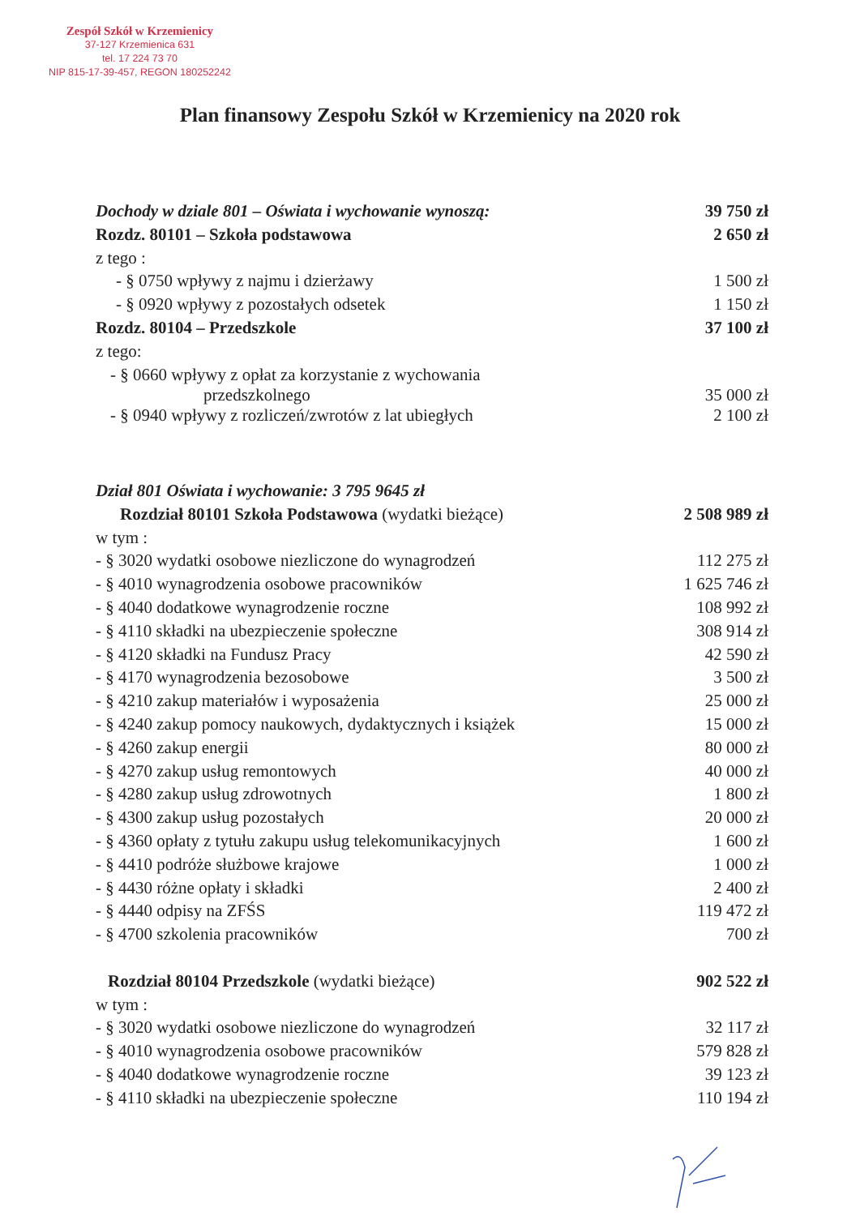Zespół Szkół w Krzemienicy
37-127 Krzemienica 631
tel. 17 224 73 70
NIP 815-17-39-457, REGON 180252242
Plan finansowy Zespołu Szkół w Krzemienicy na 2020 rok
| Dochody w dziale 801 – Oświata i wychowanie wynoszą: | 39 750 zł |
| Rozdz. 80101 – Szkoła podstawowa | 2 650 zł |
| z tego : | |
| - § 0750 wpływy z najmu i dzierżawy | 1 500 zł |
| - § 0920 wpływy z pozostałych odsetek | 1 150 zł |
| Rozdz. 80104 – Przedszkole | 37 100 zł |
| z tego: | |
| - § 0660 wpływy z opłat za korzystanie z wychowania przedszkolnego | 35 000 zł |
| - § 0940 wpływy z rozliczeń/zwrotów z lat ubiegłych | 2 100 zł |
| Dział 801 Oświata i wychowanie: 3 795 9645 zł | |
| Rozdział 80101 Szkoła Podstawowa (wydatki bieżące) | 2 508 989 zł |
| w tym : | |
| - § 3020 wydatki osobowe niezliczone do wynagrodzeń | 112 275 zł |
| - § 4010 wynagrodzenia osobowe pracowników | 1 625 746 zł |
| - § 4040 dodatkowe wynagrodzenie roczne | 108 992 zł |
| - § 4110 składki na ubezpieczenie społeczne | 308 914 zł |
| - § 4120 składki na Fundusz Pracy | 42 590 zł |
| - § 4170 wynagrodzenia bezosobowe | 3 500 zł |
| - § 4210 zakup materiałów i wyposażenia | 25 000 zł |
| - § 4240 zakup pomocy naukowych, dydaktycznych i książek | 15 000 zł |
| - § 4260 zakup energii | 80 000 zł |
| - § 4270 zakup usług remontowych | 40 000 zł |
| - § 4280 zakup usług zdrowotnych | 1 800 zł |
| - § 4300 zakup usług pozostałych | 20 000 zł |
| - § 4360 opłaty z tytułu zakupu usług telekomunikacyjnych | 1 600 zł |
| - § 4410 podróże służbowe krajowe | 1 000 zł |
| - § 4430 różne opłaty i składki | 2 400 zł |
| - § 4440 odpisy na ZFŚS | 119 472 zł |
| - § 4700 szkolenia pracowników | 700 zł |
| Rozdział 80104 Przedszkole (wydatki bieżące) | 902 522 zł |
| w tym : | |
| - § 3020 wydatki osobowe niezliczone do wynagrodzeń | 32 117 zł |
| - § 4010 wynagrodzenia osobowe pracowników | 579 828 zł |
| - § 4040 dodatkowe wynagrodzenie roczne | 39 123 zł |
| - § 4110 składki na ubezpieczenie społeczne | 110 194 zł |